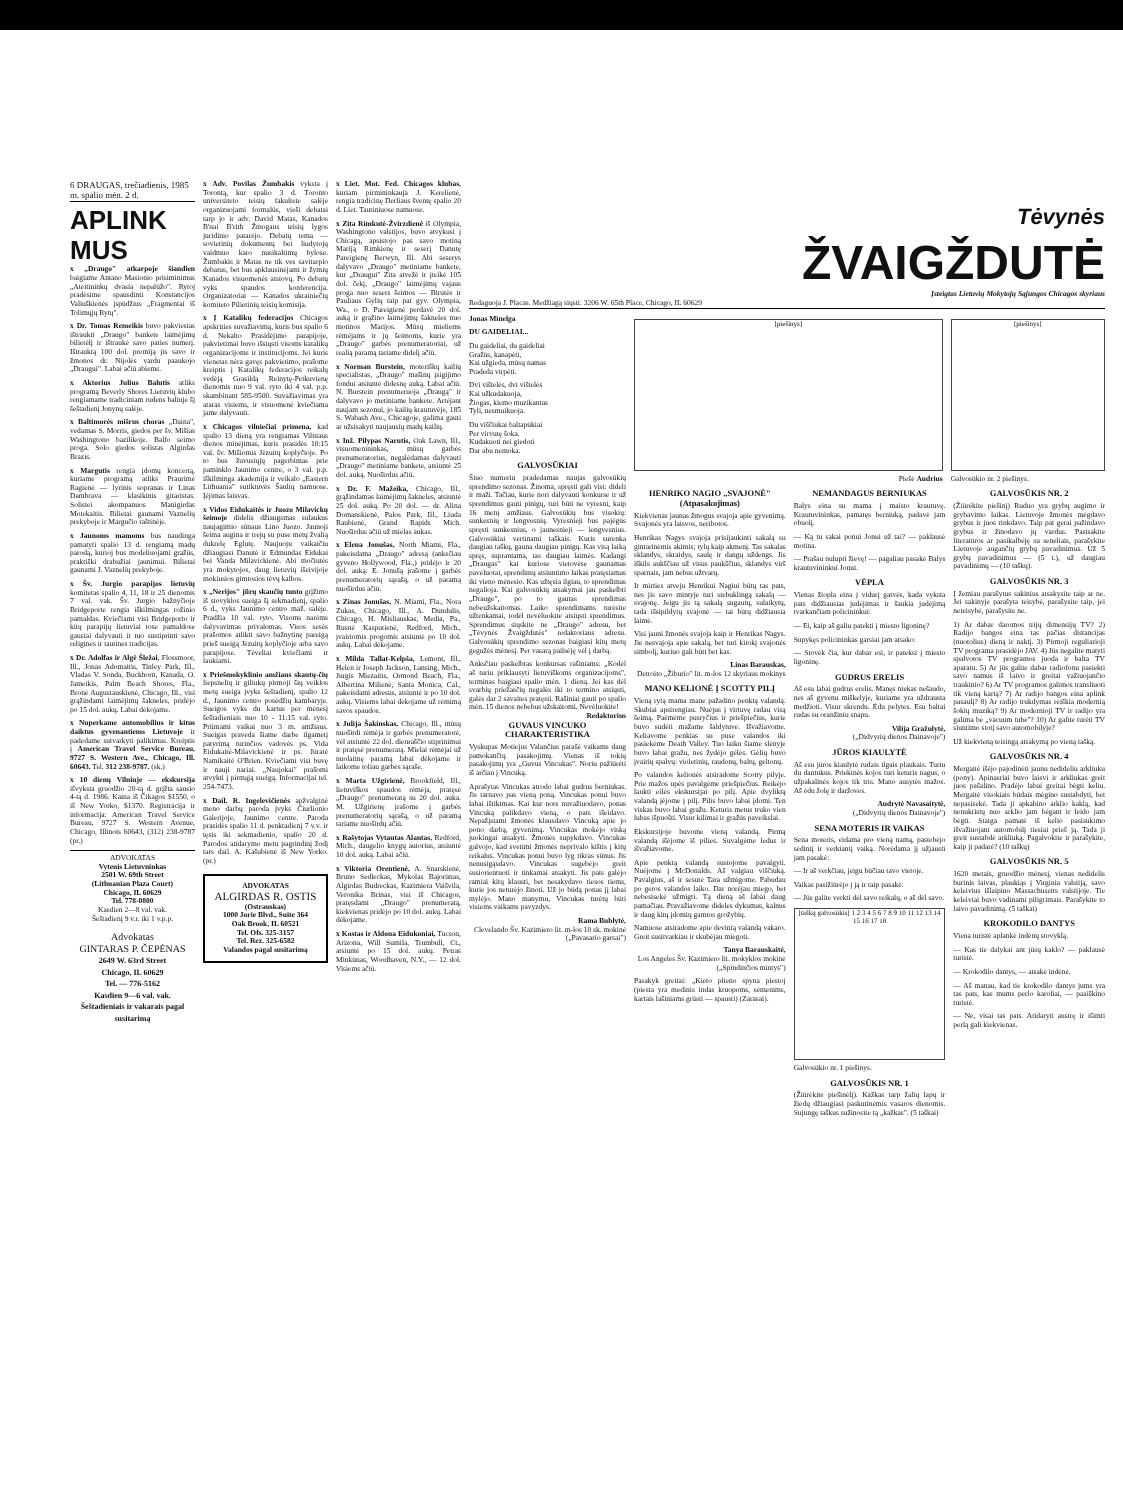6 DRAUGAS, trečiadienis, 1985 m. spalio mėn. 2 d.
APLINK MUS
x „Draugo" atkarpoje šiandien baigiame Antano Masionio prisiminimus „Ateitininkų dvasia nepalūžo". Rytoj pradėsime spausdinti Konstancijos Valiuškienės įspūdžius „Fragmentai iš Tolimųjų Rytų".
x Dr. Tomas Remeikis buvo pakviestas ištraukti „Draugo" bankete laimėjimų bilietėlį ir ištraukė savo paties numerį. Ištrauktą 100 dol. premiją jis savo ir žmonos dr. Nijolės vardu paaukojo „Draugui". Labai ačiū abiems.
x Aktorius Julius Balutis atliks programą Beverly Shores Lietuvių klubo rengiamame tradiciniam rudens baliuje šį šeštadienį Jonynų salėje.
x Baltimorės mišrus choras „Daina", vedamas S. Morris, giedos per šv. Mišias Washingtono bazilikoje. Balfo seimo proga. Solo giedos solistas Algirdas Brazis.
x Margutis rengia įdomų koncertą, kuriame programą atliks Praurimė Ragienė — lyrinis sopranas ir Linas Dambrava — klasikinis gitaristas. Solistei akompanuos Manigirdas Motekaitis. Bilietai gaunami Vaznelių prekyboje ir Margučio raštinėje.
x Jaunoms mamoms bus naudinga pamatyti spalio 13 d. rengiamą madų parodą, kurioj bus modeliuojami gražūs, praktiški drabužiai jaunimui. Bilietai gaunami J. Vaznelių prekyboje.
x Šv. Jurgio parapijos lietuvių komitetas spalio 4, 11, 18 ir 25 dienomis 7 val. vak. Šv. Jurgio bažnyčioje Bridgeporte rengia iškilmingas rožinio pamaldas. Kviečiami visi Bridgeporto ir kitų parapijų lietuviai tose pamaldose gausiai dalyvauti ir tuo sustiprinti savo religines ir tautines tradicijas.
x Dr. Adolfas ir Algė Šležai, Flossmoor, Ill., Jonas Adomaitis, Tinley Park, Ill., Vladas V. Sonda, Buckhorn, Kanada, O. Jameikis, Palm Beach Shores, Fla., Bronė Augustauskienė, Chicago, Ill., visi grąžindami laimėjimų šakneles, pridėjo po 15 dol. aukų. Labai dėkojame.
x Nuperkame automobilius ir kitus daiktus gyvenantiems Lietuvoje ir padedame sutvarkyti palikimus. Kreiptis į American Travel Service Bureau, 9727 S. Western Ave., Chicago, Ill. 60643. Tel. 312 238-9787. (sk.)
x 10 dienų Vilniuje — ekskursija išvyksta gruodžio 20-tą d. grįžta sausio 4-tą d. 1986. Kaina iš Čikagos $1550, o iš New Yorko, $1370. Registracija ir informacija: American Travel Service Bureau, 9727 S. Western Avenue, Chicago, Illinois 60643, (312) 238-9787 (pr.)
ADVOKATAS
Vytenis Lietuvninkas
2501 W. 69th Street
(Lithuanian Plaza Court)
Chicago, IL 60629
Tel. 778-0800
Kasdien 2—8 val. vak.
Šeštadienį 9 v.r. iki 1 v.p.p.
Advokatas
GINTARAS P. ČEPĖNAS
2649 W. 63rd Street
Chicago, IL 60629
Tel. — 776-5162
Kasdien 9—6 val. vak.
Šeštadieniais ir vakarais pagal susitarimą
x Adv. Povilas Žumbakis vyksta į Torontą, kur spalio 3 d. Toronto universiteto teisių fakultete salėje organizuojami formalūs, vieši debatai tarp jo ir adv. David Matas, Kanados B'nai B'rith Žmogaus teisių lygos juridinio patarėjo. Debatų tema — sovietinių dokumentų bei liudytojų vaidmuo karo nusikaltimų bylose. Žumbakis ir Matas ne tik ves savitarpio debatus, bet bus apklausinėjami ir žymių Kanados visuomenės atstovų. Po debatų vyks spaudos konferencija. Organizatoriai — Kanados ukrainiečių komiteto Pilietinių teisių komisija.
x Į Katalikų federacijos Chicagos apskrities suvažiavimą, kuris bus spalio 6 d. Nekalto Prasidėjimo parapijoje, pakvietimai buvo išsiųsti visoms katalikų organizacijoms ir institucijoms. Jei kuris vienetas nėra gavęs pakvietimo, prašome kreiptis į Katalikų federacijos reikalų vedėją Grasildą Reinytę-Petkuvienę dienomis nuo 9 val. ryto iki 4 val. p.p. skambinant 585-9500. Suvažiavimas yra ataras visiems, ir visuomenė kviečiama jame dalyvauti.
x Chicagos vilniečiai primena, kad spalio 13 dieną yra rengiamas Vilniaus dienos minėjimas, kuris prasidės 10:15 val. šv. Mišiomis Jėzuitų koplyčioje. Po to bus žuvusiųjų pagerbimas prie paminklo Jaunimo centre, o 3 val. p.p. iškilminga akademija ir veikalo „Eastern Lithuania" sutiktuvės Šaulių namuose. Įėjimas laisvas.
x Vidos Eidukaitės ir Juozo Milavickų šeimoje didelis džiaugsmas sulaukus naujagimio sūnaus Lino Juozo. Jaunoji šeima augina ir trejų su puse metų žvalią dukrelę Eglutę. Naujuoju vaikaičiu džiaugiasi Danutė ir Edmundas Eidukai bei Vanda Milavickienė. Abi močiutės yra mokytojos, daug lietuvių išeivijoje mokiusios gimtosios tėvų kalbos.
x „Nerijos" jūrų skaučių tunto grįžimo iš stovyklos sueiga šį sekmadienį, spalio 6 d., vyks Jaunimo centro maž. salėje. Pradžia 10 val. ryto. Visoms narėms dalyvavimas privalomas. Visos sesės prašomos atlikti savo bažnytinę pareigą prieš sueigą Jėzuitų koplyčioje arba savo parapijose. Tėveliai kviečiami ir laukiami.
x Priešmokyklinio amžiaus skautų-čių liepsnelių ir giliukų pirmoji šių veiklos metų sueiga įvyks šeštadienį, spalio 12 d., Jaunimo centro posėdžių kambaryje. Sueigos vyks du kartus per mėnesį šeštadieniais nuo 10 - 11:15 val. ryto. Priimami vaikai nuo 3 m. amžiaus. Sueigas praveda šiame darbe ilgametį patyrimą turinčios vadovės ps. Vida Eidukaitė-Milavickienė ir ps. Jūratė Namikaitė O'Brien. Kviečiami visi buvę ir nauji nariai. „Naujokai" prašomi atvykti į pirmąją sueigą. Informacijai tel. 254-7473.
x Dail. R. Ingelevičienės apžvalginė meno darbų paroda įvyks Čiurlionio Galerijoje, Jaunimo centre. Paroda prasidės spalio 11 d. penktadienį 7 v.v. ir tęsis iki sekmadienio, spalio 20 d. Parodos atidarymo metu pagrindinį žodį tars dail. A. Kašubienė iš New Yorko. (pr.)
ADVOKATAS
ALGIRDAS R. OSTIS
(Ostrauskas)
1000 Jorie Blvd., Suite 364
Oak Brook, IL 60521
Tel. Ofs. 325-3157
Tel. Rez. 325-6582
Valandos pagal susitarimą
x Liet. Mot. Fed. Chicagos klubas, kuriam pirmininkauja J. Kerelienė, rengia tradicinę Derliaus šventę spalio 20 d. Liet. Tautiniuose namuose.
x Zita Rimkutė-Žvirzdienė iš Olympia, Washingtono valstijos, buvo atvykusi į Chicagą, apsistojo pas savo motiną Mariją Rimkienę ir seserį Danutę Pareigienę Berwyn, Ill. Abi seserys dalyvavo „Draugo" metiniame bankete, kur „Draugui" Zita atvežė ir įteikė 105 dol. čekį, „Draugo" laimėjimų vajaus proga nuo sesers šeimos — Birutės ir Pauliaus Gylių taip pat gyv. Olympia, Wa., o D. Pareigienė perdavė 20 dol. auką ir grąžino laimėjimų šakneles nuo motinos Marijos. Mūsų mieliems rėmėjams ir jų šeimoms, kurie yra „Draugo" garbės prenumeratoriai, už realią paramą tariame didelį ačiū.
x Norman Burstein, moteriškų kailių specialistas, „Draugo" mašinų įsigijimo fondui atsiuntė didesnę auką. Labai ačiū. N. Burstein prenumeruoja „Draugą" ir dalyvavo jo metiniame bankete. Artėjant naujam sezonui, jo kailių krautuvėje, 185 S. Wabash Ave., Chicagoje, galima gauti ar užsisakyti naujausių madų kailių.
x Inž. Pilypas Narutis, Oak Lawn, Ill., visuomenininkas, mūsų garbės prenumeratorius, negalėdamas dalyvauti „Draugo" metiniame bankete, atsiuntė 25 dol. auką. Nuoširdus ačiū.
x Dr. F. Mažeika, Chicago, Ill., grąžindamas laimėjimų šakneles, atsiuntė 25 dol. auką. Po 20 dol. — dr. Alina Domanskienė, Palos Park, Ill., Liuda Raubienė, Grand Rapids Mich. Nuoširdus ačiū už mielas aukas.
x Elena Jonušas, North Miami, Fla., pakeisdama „Draugo" adresą (anksčiau gyveno Hollywood, Fla.,) pridėjo ir 20 dol. auką. E. Jonušą įrašome į garbės prenumeratorių sąrašą, o už paramą nuoširdus ačiū.
x Zinas Jonušas, N. Miami, Fla., Nora Zukas, Chicago, Ill., A. Dundulis, Chicago, H. Misliauskas, Media, Pa., Rusnė Kasputienė, Redford, Mich., įvairiomis progomis atsiuntė po 10 dol. aukų. Labai dėkojame.
x Milda Tallat-Kelpša, Lemont, Ill., Helen ir Joseph Jackson, Lansing, Mich., Jurgis Miezaitis, Ormond Beach, Fla., Albertina Milienė, Santa Monica, Cal., pakeisdami adresus, atsiuntė ir po 10 dol. aukų. Visiems labai dėkojame už rėmimą savos spaudos.
x Julija Šakinskas, Chicago, Ill., mūsų nuoširdi rėmėja ir garbės prenumeratorė, vėl atsiuntė 22 dol. dienraščio stiprinimui ir pratęsė prenumeratą. Mielai rėmėjai už nuolatinę paramą labai dėkojame ir laikome toliau garbės sąraše.
x Marta Užgirienė, Brookfield, Ill., lietuviškos spaudos rėmėja, pratęsė „Draugo" prenumeratą su 20 dol. auka. M. Užgirienę įrašome į garbės prenumeratorių sąrašą, o už paramą tariame nuoširdų ačiū.
x Rašytojas Vytautas Alantas, Redford, Mich., daugelio knygų autorius, atsiuntė 10 dol. auką. Labai ačiū.
x Viktoria Orentienė, A. Snarskienė, Bruno Sedleckas, Mykolas Bajorūnas, Algirdas Budreckas, Kazimiera Vaišvila, Veronika Brinas, visi iš Chicagos, pratęsdami „Draugo" prenumeratą, kiekvienas pridėjo po 10 dol. aukų. Labai dėkojame.
x Kostas ir Aldona Eidukoniai, Tucson, Arizona, Will Sumila, Trumbull, Ct., atsiuntė po 15 dol. aukų. Petras Minkūnas, Woodhaven, N.Y., — 12 dol. Visiems ačiū.
Tėvynės
ŽVAIGŽDUTĖ
Įsteigtas Lietuvių Mokytojų Sąjungos Chicagos skyriaus
Redaguoja J. Placas. Medžiagą siųsti: 3206 W. 65th Place, Chicago, IL 60629
Jonas Minelga
DU GAIDELIAI...
Du gaideliai, du gaideliai
Gražūs, kanapėti,
Kai užgieda, mūsų namas
Pradeda virpėti.
Dvi vištelės, dvi vištelės
Kai užkudakuoja,
Žiogas, kiemo muzikantas
Tyli, nesmuikuoja.
Du viščiukai baltapūkiai
Per virvutę šoka.
Kudakuoti nei giedoti
Dar abu nemoka.
GALVOSŪKIAI
Šiuo numeriu pradedamas naujas galvosūkių sprendimo sezonas. Žinoma, spręsti gali visi: dideli ir maži. Tačiau, kurie nori dalyvauti konkurse ir už sprendimus gauti pinigų, turi būti ne vyresni, kaip 16 metų amžiaus. Galvosūkių bus visokių: sunkesnių ir lengvesnių. Vyresnieji bus pajėgūs spręsti sunkesnius, o jaunesnieji — lengvesnius. Galvosūkiai vertinami taškais. Kuris surenka daugiau taškų, gauna daugiau pinigų. Kas visą laiką spręs, suprantama, tas daugiau laimės. Kadangi „Draugas" kai kuriose vietovėse gaunamas pavėluotai, sprendimų atsiuntimo laikas pratęsiamas iki vieno mėnesio. Kas užtęsia ilgiau, to sprendimas negalioja. Kai galvosūkių atsakymai jau paskelbti „Drauge", po to gautas sprendimas nebeužskaitomas. Laiko sprendimams turėsite užtenkamai, todėl nevėluokite atsiųsti sprendimus. Sprendimus siųskite ne „Draugo" adresu, bet „Tėvynės Žvaigždutės" redaktoriaus adresu. Galvosūkių sprendimo sezonas baigiasi kitų metų gegužės mėnesį. Per vasarą pailsėję vėl į darbą.
Anksčiau paskelbtas konkursas rašiniams: „Kodėl aš turiu priklausyti lietuviškoms organizacijoms", terminas baigiasi spalio mėn. 1 dieną. Jei kas dėl svarbių priežasčių negalės iki to termino atsiųsti, galės dar 2 savaites pratęsti. Rašiniai gauti po spalio mėn. 15 dienos nebebus užskaitomi. Nevėluokite!
Redaktorius
GUVAUS VINCUKO CHARAKTERISTIKA
Vyskupas Motiejus Valančius parašė vaikams daug pamokančių pasakojimų. Vienas iš tokių pasakojimų yra „Guvus Vincukas". Noriu pažiūrėti iš arčiau į Vincuką.
Aprašytas Vincukas atrodo labai gudrus berniukas. Jis tarnavo pas vieną poną. Vincukas ponui buvo labai ištikimas. Kai kur nors nuvažiuodavo, ponas Vincuką palikdavo vieną, o pats išeidavo. Nepažįstami žmonės klausdavo Vincuką apie jo pono darbą, gyvenimą. Vincukas mokėjo viską juokingai atsakyti. Žmonės supykdavo. Vincukas galvojo, kad svetimi žmonės neprivalo kištis į kitų reikalus. Vincukas ponui buvo lyg tikras sūnus. Jis nenusigąsdavo. Vincukas sugebėjo greit susiorientuoti ir tinkamai atsakyti. Jis pats galėjo ramiai kitų klausti, bet nesakydavo tiesos tiems, kurie jos neturėjo žinoti. Už jo būdą ponas jį labai mylėjo. Mano manymu, Vincukas turėtų būti visiems vaikams pavyzdys.
Rama Bublytė,
Clevelando Šv. Kazimiero lit. m-los 10 sk. mokinė
(„Pavasario garsai")
[piešinys]
Piešė Audrius
[piešinys]
Galvosūkio nr. 2 piešinys.
HENRIKO NAGIO „SVAJONĖ"
(Atpasakojimas)
Kiekvienas jaunas žmogus svajoja apie gyvenimą. Svajonės yra laisvos, neribotos.
Henrikas Nagys svajoja prisijaukinti sakalą su gintarinėmis akimis; tylų kaip akmenį. Tas sakalas sklandys, skraidys, saulę ir dangų uždengs. Jis iškils aukščiau už visus paukščius, sklandys virš sparnais, jam nebus užtvarų.
Ir mirties atveju Henrikui Nagiui būtų tas pats, nes jis savo mintyje turi stebuklingą sakalą — svajonę. Jeigu jis tą sakalą sugautų, sulaikytų, tada išsipildytų svajonė — tai būtų didžiausia laimė.
Visi jauni žmonės svajoja kaip ir Henrikas Nagys. Jie nesvajoja apie sakalą, bet turi kitokį svajonės simbolį, kuriuo gali būti bet kas.
Linas Barauskas,
Detroito „Žiburio" lit. m-los 12 skyriaus mokinys
MANO KELIONĖ Į SCOTTY PILĮ
Vieną rytą mama mane pažadino penktą valandą. Skubiai apsirengiau. Nuėjus į virtuvę radau visą šeimą. Paėmėme pusryčius ir priešpiečius, kurie buvo sudėti mažame šaldytuve. Išvažiavome. Keliavome penkias su puse valandos iki pasiekėme Death Valley. Tuo laiku šiame slėnyje buvo labai gražu, nes žydėjo gėlės. Gėlių buvo įvairių spalvų: violetinių, raudonų, baltų, geltonų.
Po valandos kelionės atsiradome Scotty pilyje. Prie mažos upės pavalgėme priešpiečius. Reikėjo laukti eilės ekskursijai po pilį. Apie dvyliktą valandą įėjome į pilį. Pilis buvo labai įdomi. Ten viskas buvo labai gražu. Keturis metus truko vien lubas išpuošti. Visur kilimai ir gražūs paveikslai.
Ekskursijoje buvome vieną valandą. Pirmą valandą išėjome iš pilies. Suvalgėme ledus ir išvažiavome.
Apie penktą valandą sustojome pavalgyti. Nuėjome į McDonalds. Aš valgiau viščiuką. Pavalgius, aš ir sesutė Tara užmigome. Pabudau po geros valandos laiko. Dar norėjau miego, bet nebesisekė užmigti. Tą dieną aš labai daug pamačiau. Pravažiavome dideles dykumas, kalnus ir daug kitų įdomių gamtos grožybių.
Namuose atsiradome apie devintą valandą vakaro. Greit susitvarkiau ir skubėjau miegoti.
Tanya Barauskaitė,
Los Angeles Šv. Kazimiero lit. mokyklos mokinė
(„Spindinčios mintys")
Pasakyk greitai: „Kieto plieno spyna piestoj (piesta yra medinis indas kruopoms, sėmenims, kartais lašiniams grūsti — spausti) (Zarasai).
NEMANDAGUS BERNIUKAS
Balys eina su mama į maisto krautuvę. Krautuvininkas, pamatęs berniuką, padavė jam obuolį.
— Ką tu sakai ponui Jonui už tai? — paklausė motina.
— Prašau nulupti žievę! — pagaliau pasakė Balys krautuvininkui Jonui.
VĖPLA
Vienas žiopla eina į vidurį gatvės, kada vyksta pats didžiausias judėjimas ir šaukia judėjimą tvarkančiam policininkui:
— Ei, kaip aš galiu patekti į miesto ligoninę?
Supykęs policininkas garsiai jam atsako:
— Stovėk čia, kur dabar esi, ir pateksi į miesto ligoninę.
GUDRUS ERELIS
Aš esu labai gudrus erelis. Manęs niekas nešaudo, nes aš gyvenu miškelyje, kuriame yra uždrausta medžioti. Visur skrendu. Ėdu pelytes. Esu baltai rudas su oranžiniu snapu.
Vilija Gražulytė,
(„Didvyrių dienos Dainavoje")
JŪROS KIAULYTĖ
Aš esu jūros kiaulytė rudais ilgais plaukais. Turiu du dantukus. Priekinės kojos turi keturis nagus, o užpakalinės kojos tik tris. Mano ausytės mažos. Aš ėdu žolę ir daržoves.
Audrytė Navasaitytė,
(„Didvyrių dienos Dainavoje")
SENA MOTERIS IR VAIKAS
Sena moteris, eidama pro vieną namą, pastebėjo sėdintį ir verkiantį vaiką. Norėdama jį užjausti jam pasakė:
— Ir aš verkčiau, jeigu būčiau tavo vietoje.
Vaikas pasižiūrėjo į ją ir taip pasakė:
— Jūs galite verkti dėl savo reikalų, o aš dėl savo.
[taškų galvosūkis] 1 2 3 4 5 6 7 8 9 10 11 12 13 14 15 16 17 18
Galvosūkio nr. 1 piešinys.
GALVOSŪKIS NR. 1
(Žiūrėkite piešinėlį). Kažkas tarp žalių lapų ir žiedų džiaugiasi paskutinėmis vasaros dienomis. Sujungę taškus sužinosite tą „kažkas". (5 taškai)
GALVOSŪKIS NR. 2
(Žiūrėkite piešinį) Ruduo yra grybų augimo ir grybavimo laikas. Lietuvoje žmonės mėgdavo grybus ir juos rinkdavo. Taip pat gerai pažindavo grybus ir žinodavo jų vardus. Pasisakite literatūros ar pasikalbėję su seneliais, parašykite Lietuvoje augančių grybų pavadinimus. Už 5 grybų pavadinimus — (5 t.), už daugiau pavadinimų — (10 taškų).
GALVOSŪKIS NR. 3
Į žemiau parašytus sakinius atsakysite taip ar ne. Jei sakinyje parašyta teisybė, parašysite taip, jei neteisybė, parašysite ne.
1) Ar dabar daromos trijų dimensijų TV? 2) Radijo bangos eina tas pačias distancijas (nuotolius) dieną ir naktį. 3) Pirmoji reguliarioji TV programa prasidėjo JAV. 4) Jūs negalite matyti spalvotos TV programos juoda ir balta TV aparatu. 5) Ar jūs galite dabar radiofonu pasiekti savo namus iš laivo ir greitai važiuojančio traukinio? 6) Ar TV programos galimos transliuoti tik vieną kartą? 7) Ar radijo bangos eina aplink pasaulį? 8) Ar radijo trukdymas reiškia modernią šokių muziką? 9) Ar modernioji TV ir radijo yra galima be „vacuum tube"? 10) Ar galite turėti TV siuntimo stotį savo automobilyje?
Už kiekvieną teisingą atsakymą po vieną tašką.
GALVOSŪKIS NR. 4
Mergaitė išėjo pajodinėti jaunu nedideliu arkliuku (pony). Apinasriai buvo laisvi ir arkliukas greit juos pašalino. Pradėjo labai greitai bėgti keliu. Mergaitė visokiais būdais mėgino sustabdyti, bet nepasisekė. Tada ji apkabino arklio kaklą, kad nenukristų nuo arklio jam bėgant ir leido jam bėgti. Staiga pamatė iš kelio pasisukimo išvažiuojant automobilį tiesiai prieš ją. Tada ji greit sustabdė arkliuką. Pagalvokite ir parašykite, kaip ji padarė? (10 taškų)
GALVOSŪKIS NR. 5
1620 metais, gruodžio mėnesį, vienas nedidelis burinis laivas, plaukiąs į Virginia valstiją, savo keleivius išlaipino Massachusetts valstijoje. Tie keleiviai buvo vadinami piligrimais. Parašykite to laivo pavadinimą. (5 taškai)
KROKODILO DANTYS
Viena turistė aplankė indėnų stovyklą.
— Kas tie dalykai ant jūsų kaklo? — paklausė turistė.
— Krokodilo dantys, — atsakė indėnė.
— Aš manau, kad tie krokodilo dantys jums yra tas pats, kas mums perlo karoliai, — paaiškino turistė.
— Ne, visai tas pats. Atidaryti austrę ir išimti perlą gali kiekvienas.